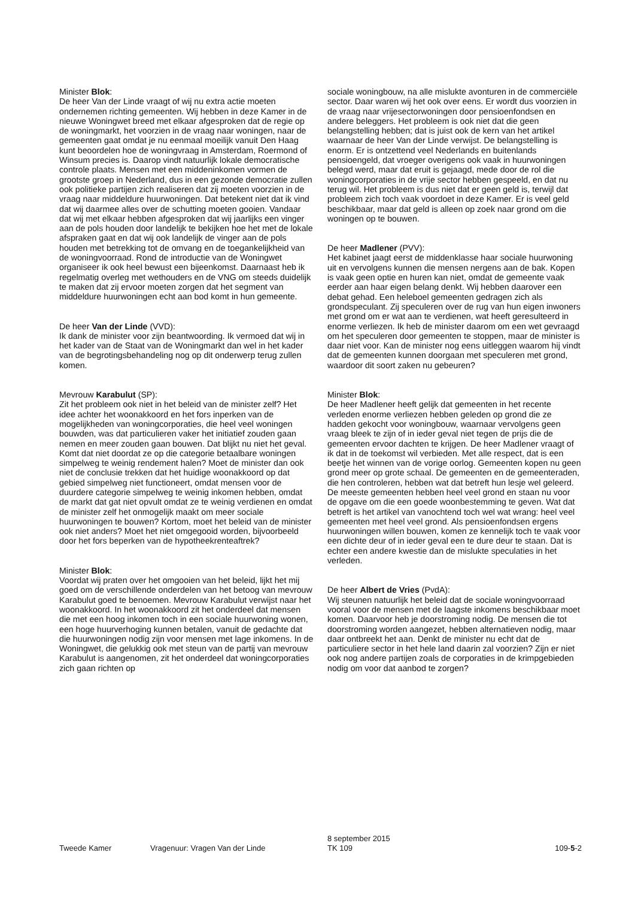Minister Blok:
De heer Van der Linde vraagt of wij nu extra actie moeten ondernemen richting gemeenten. Wij hebben in deze Kamer in de nieuwe Woningwet breed met elkaar afgesproken dat de regie op de woningmarkt, het voorzien in de vraag naar woningen, naar de gemeenten gaat omdat je nu eenmaal moeilijk vanuit Den Haag kunt beoordelen hoe de woningvraag in Amsterdam, Roermond of Winsum precies is. Daarop vindt natuurlijk lokale democratische controle plaats. Mensen met een middeninkomen vormen de grootste groep in Nederland, dus in een gezonde democratie zullen ook politieke partijen zich realiseren dat zij moeten voorzien in de vraag naar middeldure huurwoningen. Dat betekent niet dat ik vind dat wij daarmee alles over de schutting moeten gooien. Vandaar dat wij met elkaar hebben afgesproken dat wij jaarlijks een vinger aan de pols houden door landelijk te bekijken hoe het met de lokale afspraken gaat en dat wij ook landelijk de vinger aan de pols houden met betrekking tot de omvang en de toegankelijkheid van de woningvoorraad. Rond de introductie van de Woningwet organiseer ik ook heel bewust een bijeenkomst. Daarnaast heb ik regelmatig overleg met wethouders en de VNG om steeds duidelijk te maken dat zij ervoor moeten zorgen dat het segment van middeldure huurwoningen echt aan bod komt in hun gemeente.
De heer Van der Linde (VVD):
Ik dank de minister voor zijn beantwoording. Ik vermoed dat wij in het kader van de Staat van de Woningmarkt dan wel in het kader van de begrotingsbehandeling nog op dit onderwerp terug zullen komen.
Mevrouw Karabulut (SP):
Zit het probleem ook niet in het beleid van de minister zelf? Het idee achter het woonakkoord en het fors inperken van de mogelijkheden van woningcorporaties, die heel veel woningen bouwden, was dat particulieren vaker het initiatief zouden gaan nemen en meer zouden gaan bouwen. Dat blijkt nu niet het geval. Komt dat niet doordat ze op die categorie betaalbare woningen simpelweg te weinig rendement halen? Moet de minister dan ook niet de conclusie trekken dat het huidige woonakkoord op dat gebied simpelweg niet functioneert, omdat mensen voor de duurdere categorie simpelweg te weinig inkomen hebben, omdat de markt dat gat niet opvult omdat ze te weinig verdienen en omdat de minister zelf het onmogelijk maakt om meer sociale huurwoningen te bouwen? Kortom, moet het beleid van de minister ook niet anders? Moet het niet omgegooid worden, bijvoorbeeld door het fors beperken van de hypotheekrenteaftrek?
Minister Blok:
Voordat wij praten over het omgooien van het beleid, lijkt het mij goed om de verschillende onderdelen van het betoog van mevrouw Karabulut goed te benoemen. Mevrouw Karabulut verwijst naar het woonakkoord. In het woonakkoord zit het onderdeel dat mensen die met een hoog inkomen toch in een sociale huurwoning wonen, een hoge huurverhoging kunnen betalen, vanuit de gedachte dat die huurwoningen nodig zijn voor mensen met lage inkomens. In de Woningwet, die gelukkig ook met steun van de partij van mevrouw Karabulut is aangenomen, zit het onderdeel dat woningcorporaties zich gaan richten op
sociale woningbouw, na alle mislukte avonturen in de commerciële sector. Daar waren wij het ook over eens. Er wordt dus voorzien in de vraag naar vrijesectorwoningen door pensioenfondsen en andere beleggers. Het probleem is ook niet dat die geen belangstelling hebben; dat is juist ook de kern van het artikel waarnaar de heer Van der Linde verwijst. De belangstelling is enorm. Er is ontzettend veel Nederlands en buitenlands pensioengeld, dat vroeger overigens ook vaak in huurwoningen belegd werd, maar dat eruit is gejaagd, mede door de rol die woningcorporaties in de vrije sector hebben gespeeld, en dat nu terug wil. Het probleem is dus niet dat er geen geld is, terwijl dat probleem zich toch vaak voordoet in deze Kamer. Er is veel geld beschikbaar, maar dat geld is alleen op zoek naar grond om die woningen op te bouwen.
De heer Madlener (PVV):
Het kabinet jaagt eerst de middenklasse haar sociale huurwoning uit en vervolgens kunnen die mensen nergens aan de bak. Kopen is vaak geen optie en huren kan niet, omdat de gemeente vaak eerder aan haar eigen belang denkt. Wij hebben daarover een debat gehad. Een heleboel gemeenten gedragen zich als grondspeculant. Zij speculeren over de rug van hun eigen inwoners met grond om er wat aan te verdienen, wat heeft geresulteerd in enorme verliezen. Ik heb de minister daarom om een wet gevraagd om het speculeren door gemeenten te stoppen, maar de minister is daar niet voor. Kan de minister nog eens uitleggen waarom hij vindt dat de gemeenten kunnen doorgaan met speculeren met grond, waardoor dit soort zaken nu gebeuren?
Minister Blok:
De heer Madlener heeft gelijk dat gemeenten in het recente verleden enorme verliezen hebben geleden op grond die ze hadden gekocht voor woningbouw, waarnaar vervolgens geen vraag bleek te zijn of in ieder geval niet tegen de prijs die de gemeenten ervoor dachten te krijgen. De heer Madlener vraagt of ik dat in de toekomst wil verbieden. Met alle respect, dat is een beetje het winnen van de vorige oorlog. Gemeenten kopen nu geen grond meer op grote schaal. De gemeenten en de gemeenteraden, die hen controleren, hebben wat dat betreft hun lesje wel geleerd. De meeste gemeenten hebben heel veel grond en staan nu voor de opgave om die een goede woonbestemming te geven. Wat dat betreft is het artikel van vanochtend toch wel wat wrang: heel veel gemeenten met heel veel grond. Als pensioenfondsen ergens huurwoningen willen bouwen, komen ze kennelijk toch te vaak voor een dichte deur of in ieder geval een te dure deur te staan. Dat is echter een andere kwestie dan de mislukte speculaties in het verleden.
De heer Albert de Vries (PvdA):
Wij steunen natuurlijk het beleid dat de sociale woningvoorraad vooral voor de mensen met de laagste inkomens beschikbaar moet komen. Daarvoor heb je doorstroming nodig. De mensen die tot doorstroming worden aangezet, hebben alternatieven nodig, maar daar ontbreekt het aan. Denkt de minister nu echt dat de particuliere sector in het hele land daarin zal voorzien? Zijn er niet ook nog andere partijen zoals de corporaties in de krimpgebieden nodig om voor dat aanbod te zorgen?
Tweede Kamer
Vragenuur: Vragen Van der Linde
8 september 2015
TK 109
109-5-2